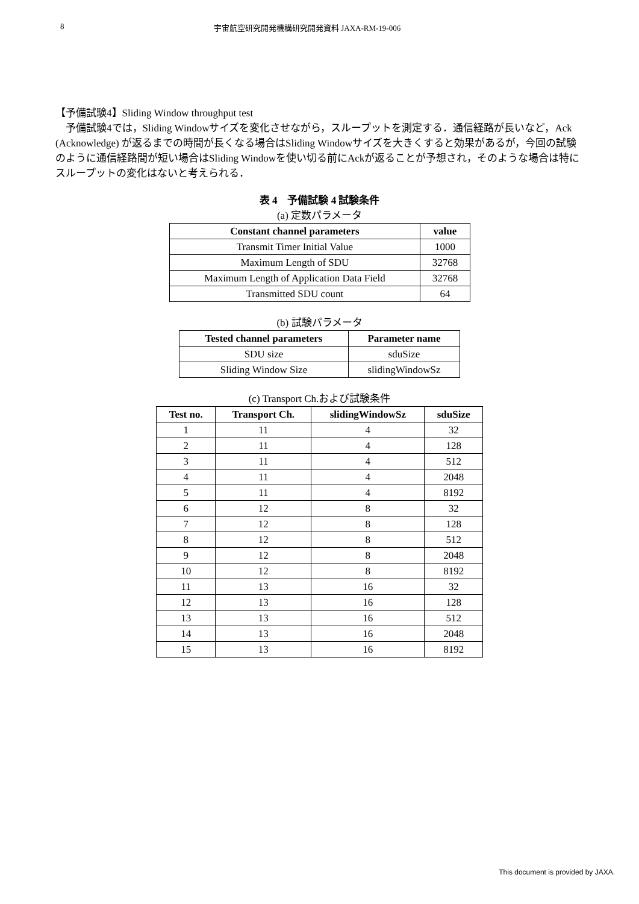8 宇宙航空研究開発機構研究開発資料 JAXA-RM-19-006
【予備試験4】Sliding Window throughput test
予備試験4では，Sliding Windowサイズを変化させながら，スループットを測定する．通信経路が長いなど，Ack (Acknowledge) が返るまでの時間が長くなる場合はSliding Windowサイズを大きくすると効果があるが，今回の試験のように通信経路間が短い場合はSliding Windowを使い切る前にAckが返ることが予想され，そのような場合は特にスループットの変化はないと考えられる．
表 4　予備試験 4 試験条件
(a) 定数パラメータ
| Constant channel parameters | value |
| --- | --- |
| Transmit Timer Initial Value | 1000 |
| Maximum Length of SDU | 32768 |
| Maximum Length of Application Data Field | 32768 |
| Transmitted SDU count | 64 |
(b) 試験パラメータ
| Tested channel parameters | Parameter name |
| --- | --- |
| SDU size | sduSize |
| Sliding Window Size | slidingWindowSz |
(c) Transport Ch.および試験条件
| Test no. | Transport Ch. | slidingWindowSz | sduSize |
| --- | --- | --- | --- |
| 1 | 11 | 4 | 32 |
| 2 | 11 | 4 | 128 |
| 3 | 11 | 4 | 512 |
| 4 | 11 | 4 | 2048 |
| 5 | 11 | 4 | 8192 |
| 6 | 12 | 8 | 32 |
| 7 | 12 | 8 | 128 |
| 8 | 12 | 8 | 512 |
| 9 | 12 | 8 | 2048 |
| 10 | 12 | 8 | 8192 |
| 11 | 13 | 16 | 32 |
| 12 | 13 | 16 | 128 |
| 13 | 13 | 16 | 512 |
| 14 | 13 | 16 | 2048 |
| 15 | 13 | 16 | 8192 |
This document is provided by JAXA.